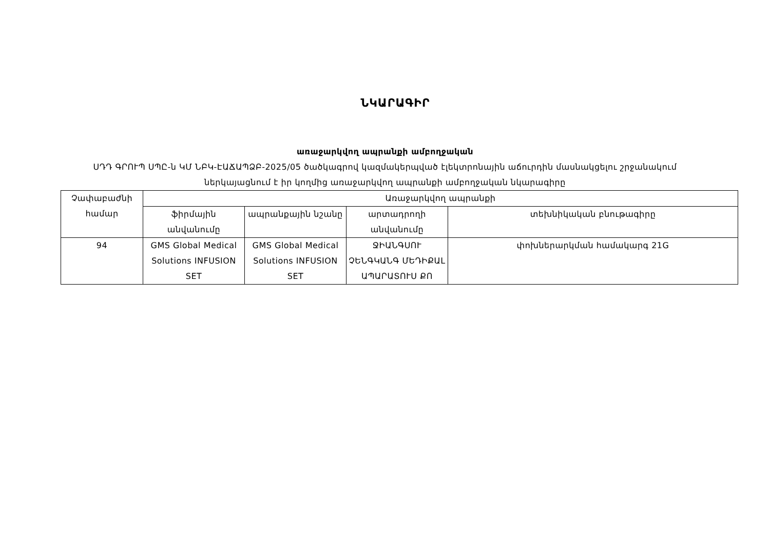ՆԿԱՐԱԳԻՐ
առաջարկվող ապրանքի ամբողջական
ՍԴԴ ԳՐՈՒՊ ՍՊԸ-ն ԿՄ ՆԲԿ-ԷԱՃԱՊՁԲ-2025/05 ծածկագրով կազմակերպված էլեկտրոնային աճուրդին մասնակցելու շրջանակում
ներկայացնում է իր կողմից առաջարկվող ապրանքի ամբողջական նկարագիրը
| Չափաբաժնի համար | Առաջարկվող ապրանքի | | | |
| --- | --- | --- | --- | --- |
| | ֆիրմային անվանումը | ապրանքային նշանը | արտադրողի անվանումը | տեխնիկական բնութագիրը |
| 94 | GMS Global Medical Solutions INFUSION SET | GMS Global Medical Solutions INFUSION SET | ՋԻԱՆԳՍՈՒ ՉԵՆԳԿԱՆԳ ՄԵԴԻՔԱL ԱՊԱՐԱՏՈՒՍ ՔՈ | փոխներարկման համակարգ 21G |